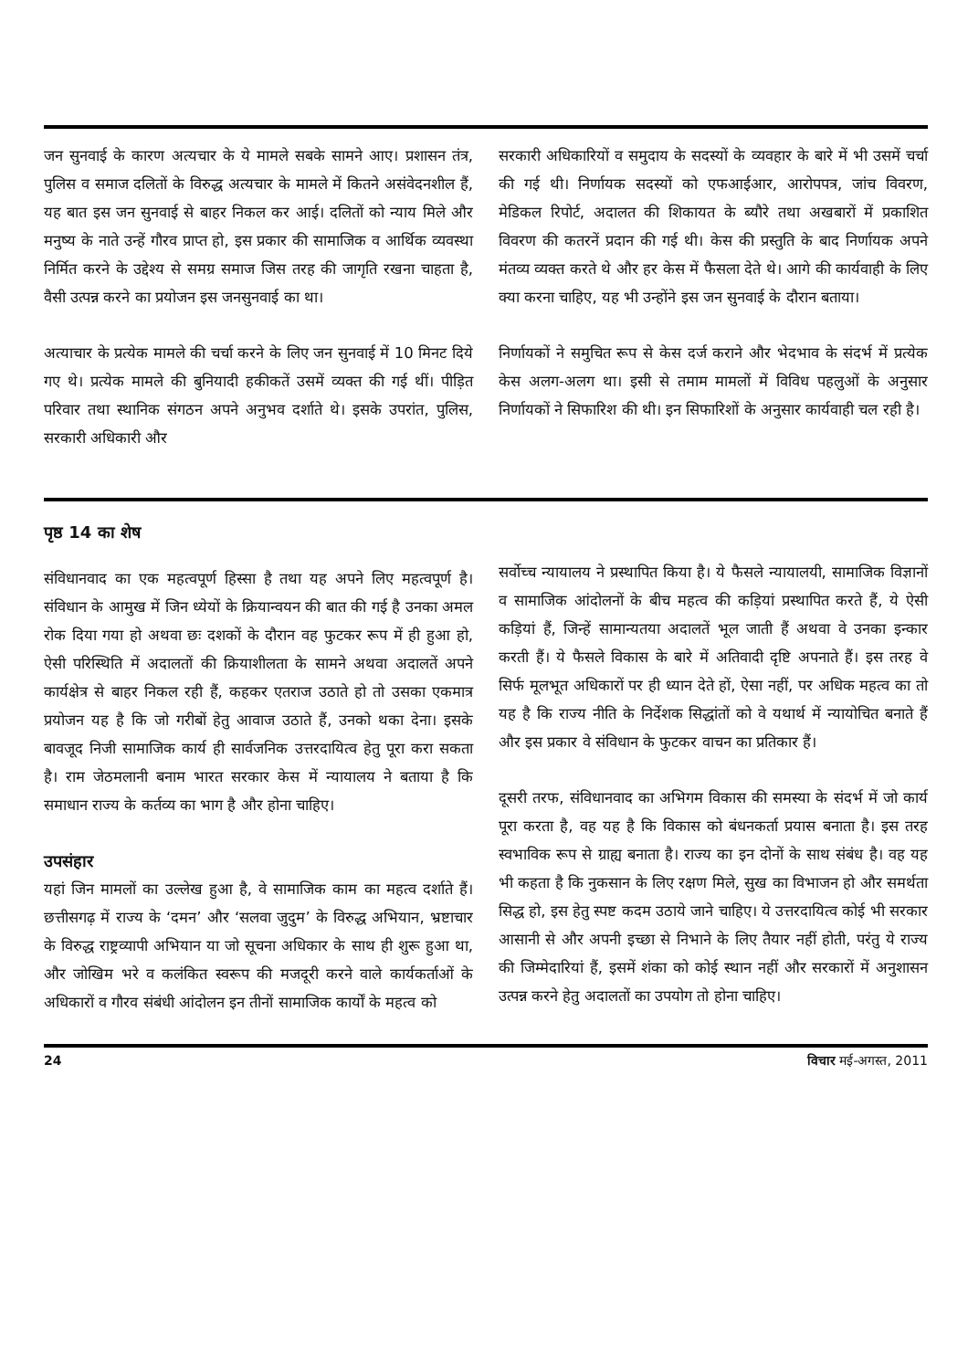जन सुनवाई के कारण अत्यचार के ये मामले सबके सामने आए। प्रशासन तंत्र, पुलिस व समाज दलितों के विरुद्ध अत्यचार के मामले में कितने असंवेदनशील हैं, यह बात इस जन सुनवाई से बाहर निकल कर आई। दलितों को न्याय मिले और मनुष्य के नाते उन्हें गौरव प्राप्त हो, इस प्रकार की सामाजिक व आर्थिक व्यवस्था निर्मित करने के उद्देश्य से समग्र समाज जिस तरह की जागृति रखना चाहता है, वैसी उत्पन्न करने का प्रयोजन इस जनसुनवाई का था।
अत्याचार के प्रत्येक मामले की चर्चा करने के लिए जन सुनवाई में 10 मिनट दिये गए थे। प्रत्येक मामले की बुनियादी हकीकतें उसमें व्यक्त की गई थीं। पीड़ित परिवार तथा स्थानिक संगठन अपने अनुभव दर्शाते थे। इसके उपरांत, पुलिस, सरकारी अधिकारी और
सरकारी अधिकारियों व समुदाय के सदस्यों के व्यवहार के बारे में भी उसमें चर्चा की गई थी। निर्णायक सदस्यों को एफआईआर, आरोपपत्र, जांच विवरण, मेडिकल रिपोर्ट, अदालत की शिकायत के ब्यौरे तथा अखबारों में प्रकाशित विवरण की कतरनें प्रदान की गई थी। केस की प्रस्तुति के बाद निर्णायक अपने मंतव्य व्यक्त करते थे और हर केस में फैसला देते थे। आगे की कार्यवाही के लिए क्या करना चाहिए, यह भी उन्होंने इस जन सुनवाई के दौरान बताया।
निर्णायकों ने समुचित रूप से केस दर्ज कराने और भेदभाव के संदर्भ में प्रत्येक केस अलग-अलग था। इसी से तमाम मामलों में विविध पहलुओं के अनुसार निर्णायकों ने सिफारिश की थी। इन सिफारिशों के अनुसार कार्यवाही चल रही है।
पृष्ठ 14 का शेष
संविधानवाद का एक महत्वपूर्ण हिस्सा है तथा यह अपने लिए महत्वपूर्ण है। संविधान के आमुख में जिन ध्येयों के क्रियान्वयन की बात की गई है उनका अमल रोक दिया गया हो अथवा छः दशकों के दौरान वह फुटकर रूप में ही हुआ हो, ऐसी परिस्थिति में अदालतों की क्रियाशीलता के सामने अथवा अदालतें अपने कार्यक्षेत्र से बाहर निकल रही हैं, कहकर एतराज उठाते हो तो उसका एकमात्र प्रयोजन यह है कि जो गरीबों हेतु आवाज उठाते हैं, उनको थका देना। इसके बावजूद निजी सामाजिक कार्य ही सार्वजनिक उत्तरदायित्व हेतु पूरा करा सकता है। राम जेठमलानी बनाम भारत सरकार केस में न्यायालय ने बताया है कि समाधान राज्य के कर्तव्य का भाग है और होना चाहिए।
उपसंहार
यहां जिन मामलों का उल्लेख हुआ है, वे सामाजिक काम का महत्व दर्शाते हैं। छत्तीसगढ़ में राज्य के ‘दमन’ और ‘सलवा जुदुम’ के विरुद्ध अभियान, भ्रष्टाचार के विरुद्ध राष्ट्रव्यापी अभियान या जो सूचना अधिकार के साथ ही शुरू हुआ था, और जोखिम भरे व कलंकित स्वरूप की मजदूरी करने वाले कार्यकर्ताओं के अधिकारों व गौरव संबंधी आंदोलन इन तीनों सामाजिक कार्यों के महत्व को
सर्वोच्च न्यायालय ने प्रस्थापित किया है। ये फैसले न्यायालयी, सामाजिक विज्ञानों व सामाजिक आंदोलनों के बीच महत्व की कड़ियां प्रस्थापित करते हैं, ये ऐसी कड़ियां हैं, जिन्हें सामान्यतया अदालतें भूल जाती हैं अथवा वे उनका इन्कार करती हैं। ये फैसले विकास के बारे में अतिवादी दृष्टि अपनाते हैं। इस तरह वे सिर्फ मूलभूत अधिकारों पर ही ध्यान देते हों, ऐसा नहीं, पर अधिक महत्व का तो यह है कि राज्य नीति के निर्देशक सिद्धांतों को वे यथार्थ में न्यायोचित बनाते हैं और इस प्रकार वे संविधान के फुटकर वाचन का प्रतिकार हैं।
दूसरी तरफ, संविधानवाद का अभिगम विकास की समस्या के संदर्भ में जो कार्य पूरा करता है, वह यह है कि विकास को बंधनकर्ता प्रयास बनाता है। इस तरह स्वभाविक रूप से ग्राह्य बनाता है। राज्य का इन दोनों के साथ संबंध है। वह यह भी कहता है कि नुकसान के लिए रक्षण मिले, सुख का विभाजन हो और समर्थता सिद्ध हो, इस हेतु स्पष्ट कदम उठाये जाने चाहिए। ये उत्तरदायित्व कोई भी सरकार आसानी से और अपनी इच्छा से निभाने के लिए तैयार नहीं होती, परंतु ये राज्य की जिम्मेदारियां हैं, इसमें शंका को कोई स्थान नहीं और सरकारों में अनुशासन उत्पन्न करने हेतु अदालतों का उपयोग तो होना चाहिए।
24 विचार मई-अगस्त, 2011